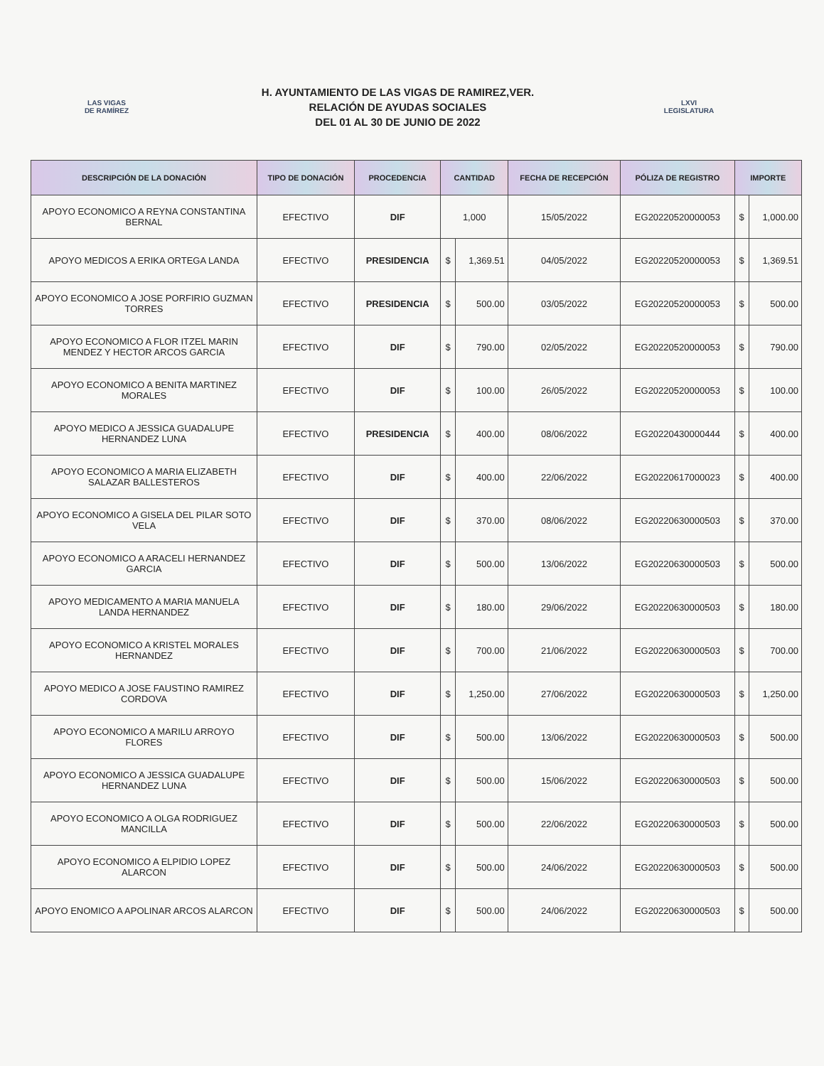LAS VIGAS
DE RAMÍREZ
H. AYUNTAMIENTO DE LAS VIGAS DE RAMIREZ,VER.
RELACIÓN DE AYUDAS SOCIALES
DEL 01 AL 30 DE JUNIO DE 2022
LXVI
LEGISLATURA
| DESCRIPCIÓN DE LA DONACIÓN | TIPO DE DONACIÓN | PROCEDENCIA | CANTIDAD | | FECHA DE RECEPCIÓN | PÓLIZA DE REGISTRO | IMPORTE | |
| --- | --- | --- | --- | --- | --- | --- | --- | --- |
| APOYO ECONOMICO A REYNA CONSTANTINA BERNAL | EFECTIVO | DIF | 1,000 | | 15/05/2022 | EG20220520000053 | $ | 1,000.00 |
| APOYO MEDICOS A ERIKA ORTEGA LANDA | EFECTIVO | PRESIDENCIA | $ | 1,369.51 | 04/05/2022 | EG20220520000053 | $ | 1,369.51 |
| APOYO ECONOMICO A JOSE PORFIRIO GUZMAN TORRES | EFECTIVO | PRESIDENCIA | $ | 500.00 | 03/05/2022 | EG20220520000053 | $ | 500.00 |
| APOYO ECONOMICO A FLOR ITZEL MARIN MENDEZ Y HECTOR ARCOS GARCIA | EFECTIVO | DIF | $ | 790.00 | 02/05/2022 | EG20220520000053 | $ | 790.00 |
| APOYO ECONOMICO A BENITA MARTINEZ MORALES | EFECTIVO | DIF | $ | 100.00 | 26/05/2022 | EG20220520000053 | $ | 100.00 |
| APOYO MEDICO A JESSICA GUADALUPE HERNANDEZ LUNA | EFECTIVO | PRESIDENCIA | $ | 400.00 | 08/06/2022 | EG20220430000444 | $ | 400.00 |
| APOYO ECONOMICO A MARIA ELIZABETH SALAZAR BALLESTEROS | EFECTIVO | DIF | $ | 400.00 | 22/06/2022 | EG20220617000023 | $ | 400.00 |
| APOYO ECONOMICO A GISELA DEL PILAR SOTO VELA | EFECTIVO | DIF | $ | 370.00 | 08/06/2022 | EG20220630000503 | $ | 370.00 |
| APOYO ECONOMICO A ARACELI HERNANDEZ GARCIA | EFECTIVO | DIF | $ | 500.00 | 13/06/2022 | EG20220630000503 | $ | 500.00 |
| APOYO MEDICAMENTO A MARIA MANUELA LANDA HERNANDEZ | EFECTIVO | DIF | $ | 180.00 | 29/06/2022 | EG20220630000503 | $ | 180.00 |
| APOYO ECONOMICO A KRISTEL MORALES HERNANDEZ | EFECTIVO | DIF | $ | 700.00 | 21/06/2022 | EG20220630000503 | $ | 700.00 |
| APOYO MEDICO A JOSE FAUSTINO RAMIREZ CORDOVA | EFECTIVO | DIF | $ | 1,250.00 | 27/06/2022 | EG20220630000503 | $ | 1,250.00 |
| APOYO ECONOMICO A MARILU ARROYO FLORES | EFECTIVO | DIF | $ | 500.00 | 13/06/2022 | EG20220630000503 | $ | 500.00 |
| APOYO ECONOMICO A JESSICA GUADALUPE HERNANDEZ LUNA | EFECTIVO | DIF | $ | 500.00 | 15/06/2022 | EG20220630000503 | $ | 500.00 |
| APOYO ECONOMICO A OLGA RODRIGUEZ MANCILLA | EFECTIVO | DIF | $ | 500.00 | 22/06/2022 | EG20220630000503 | $ | 500.00 |
| APOYO ECONOMICO A ELPIDIO LOPEZ ALARCON | EFECTIVO | DIF | $ | 500.00 | 24/06/2022 | EG20220630000503 | $ | 500.00 |
| APOYO ENOMICO A APOLINAR ARCOS ALARCON | EFECTIVO | DIF | $ | 500.00 | 24/06/2022 | EG20220630000503 | $ | 500.00 |